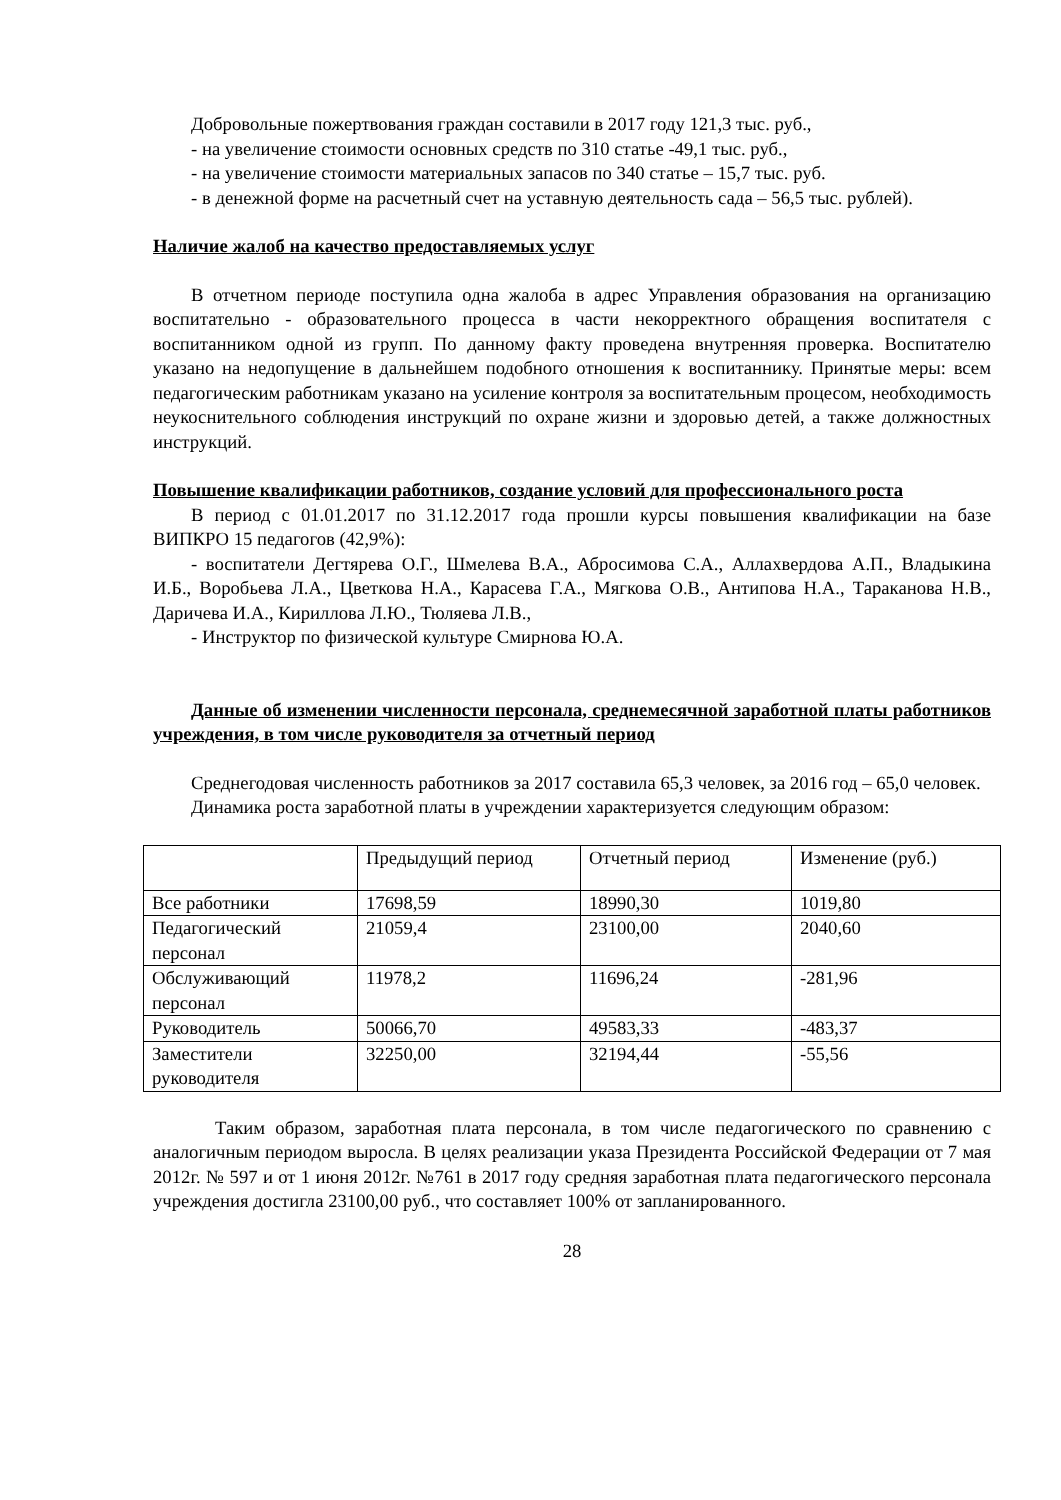Добровольные пожертвования граждан составили в 2017 году 121,3 тыс. руб.,
- на увеличение стоимости основных средств по 310 статье -49,1 тыс. руб.,
- на увеличение стоимости материальных запасов по 340 статье – 15,7 тыс. руб.
- в денежной форме на расчетный счет на уставную деятельность сада – 56,5 тыс. рублей).
Наличие жалоб на качество предоставляемых услуг
В отчетном периоде поступила одна жалоба в адрес Управления образования на организацию воспитательно - образовательного процесса в части некорректного обращения воспитателя с воспитанником одной из групп. По данному факту проведена внутренняя проверка. Воспитателю указано на недопущение в дальнейшем подобного отношения к воспитаннику. Принятые меры: всем педагогическим работникам указано на усиление контроля за воспитательным процесом, необходимость неукоснительного соблюдения инструкций по охране жизни и здоровью детей, а также должностных инструкций.
Повышение квалификации работников, создание условий для профессионального роста
В период с 01.01.2017 по 31.12.2017 года прошли курсы повышения квалификации на базе ВИПКРО 15 педагогов (42,9%):
- воспитатели Дегтярева О.Г., Шмелева В.А., Абросимова С.А., Аллахвердова А.П., Владыкина И.Б., Воробьева Л.А., Цветкова Н.А., Карасева Г.А., Мягкова О.В., Антипова Н.А., Тараканова Н.В., Даричева И.А., Кириллова Л.Ю., Тюляева Л.В.,
- Инструктор по физической культуре Смирнова Ю.А.
Данные об изменении численности персонала, среднемесячной заработной платы работников учреждения, в том числе руководителя за отчетный период
Среднегодовая численность работников за 2017 составила 65,3 человек, за 2016 год – 65,0 человек.
Динамика роста заработной платы в учреждении характеризуется следующим образом:
| | Предыдущий период | Отчетный период | Изменение (руб.) |
| Все работники | 17698,59 | 18990,30 | 1019,80 |
| Педагогический персонал | 21059,4 | 23100,00 | 2040,60 |
| Обслуживающий персонал | 11978,2 | 11696,24 | -281,96 |
| Руководитель | 50066,70 | 49583,33 | -483,37 |
| Заместители руководителя | 32250,00 | 32194,44 | -55,56 |
Таким образом, заработная плата персонала, в том числе педагогического по сравнению с аналогичным периодом выросла. В целях реализации указа Президента Российской Федерации от 7 мая 2012г. № 597 и от 1 июня 2012г. №761 в 2017 году средняя заработная плата педагогического персонала учреждения достигла 23100,00 руб., что составляет 100% от запланированного.
28